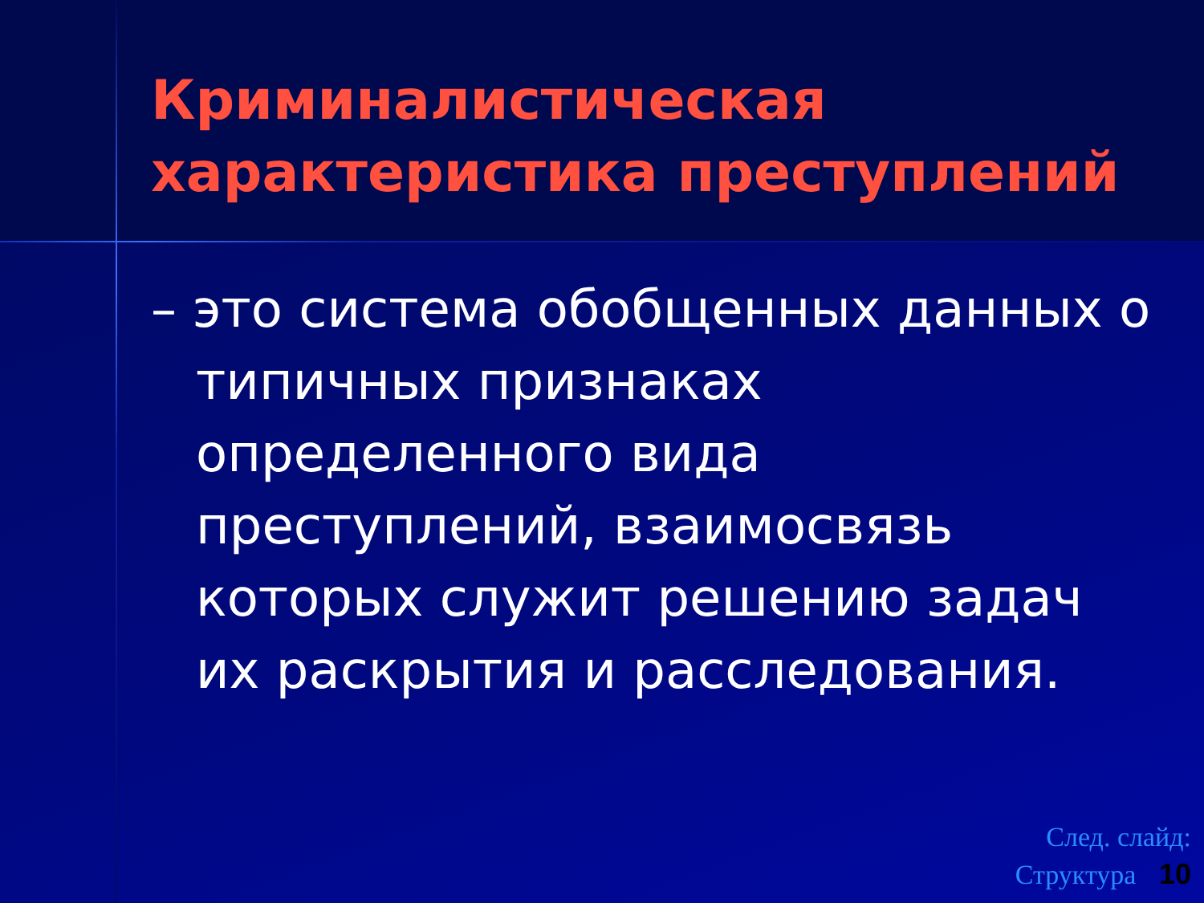Криминалистическая характеристика преступлений
– это система обобщенных данных о типичных признаках определенного вида преступлений, взаимосвязь которых служит решению задач их раскрытия и расследования.
След. слайд:
Структура 10